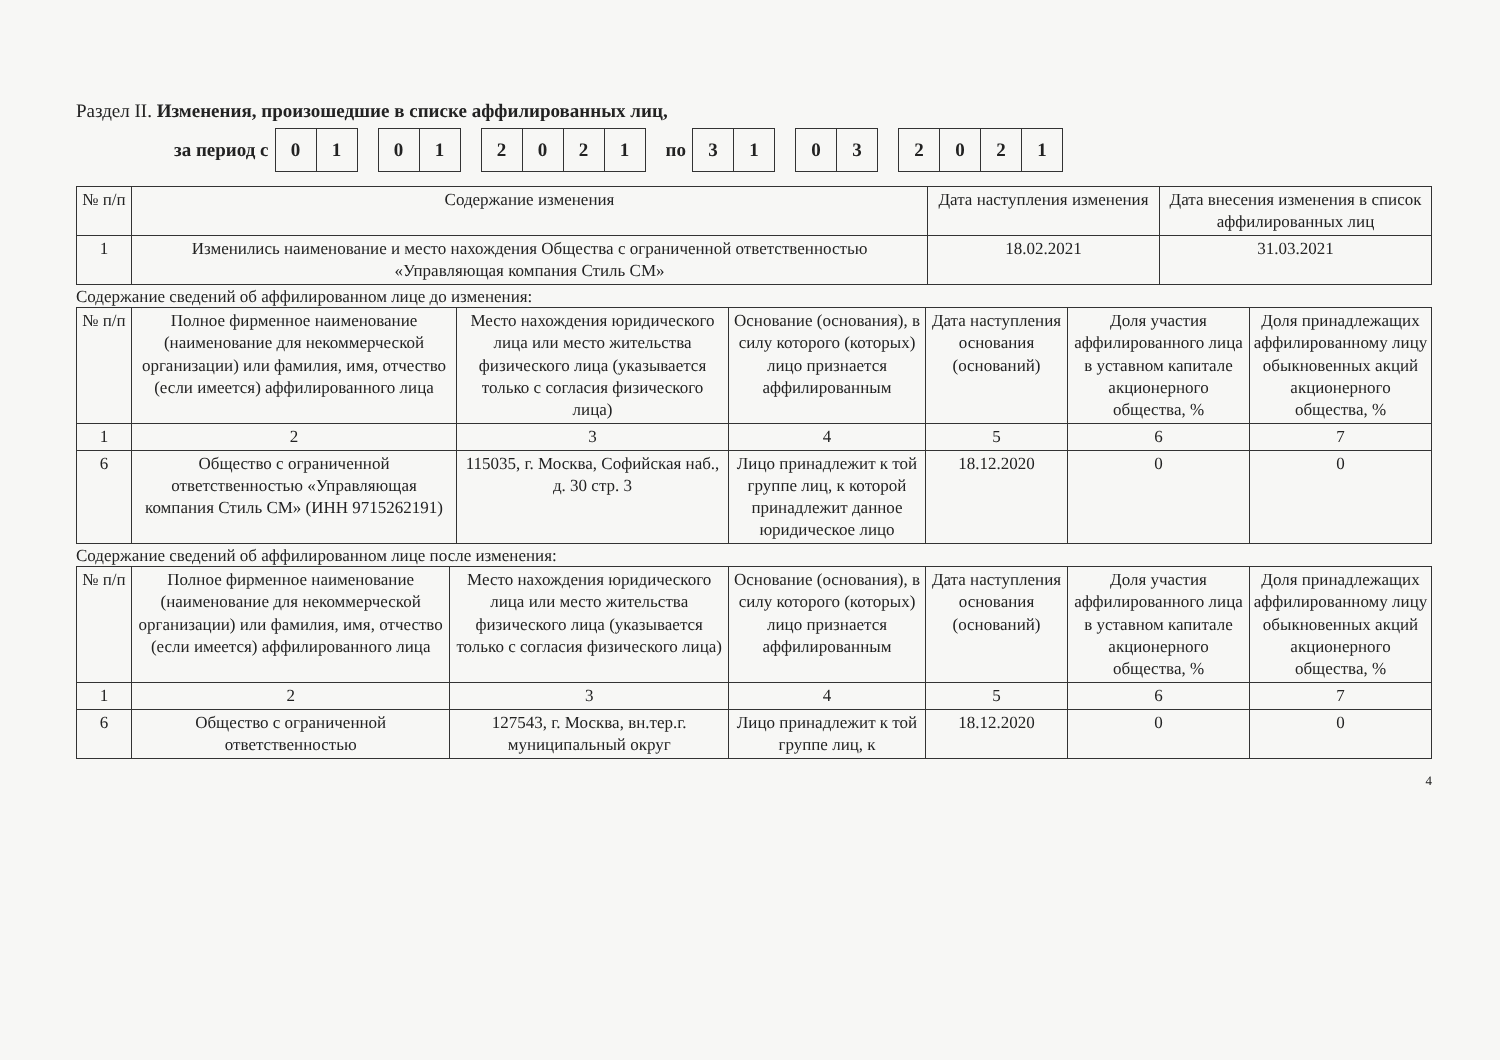Раздел II. Изменения, произошедшие в списке аффилированных лиц,
за период с 01 01 2021 по 31 03 2021
| № п/п | Содержание изменения | Дата наступления изменения | Дата внесения изменения в список аффилированных лиц |
| --- | --- | --- | --- |
| 1 | Изменились наименование и место нахождения Общества с ограниченной ответственностью «Управляющая компания Стиль СМ» | 18.02.2021 | 31.03.2021 |
Содержание сведений об аффилированном лице до изменения:
| № п/п | Полное фирменное наименование (наименование для некоммерческой организации) или фамилия, имя, отчество (если имеется) аффилированного лица | Место нахождения юридического лица или место жительства физического лица (указывается только с согласия физического лица) | Основание (основания), в силу которого (которых) лицо признается аффилированным | Дата наступления основания (оснований) | Доля участия аффилированного лица в уставном капитале акционерного общества, % | Доля принадлежащих аффилированному лицу обыкновенных акций акционерного общества, % |
| --- | --- | --- | --- | --- | --- | --- |
| 1 | 2 | 3 | 4 | 5 | 6 | 7 |
| 6 | Общество с ограниченной ответственностью «Управляющая компания Стиль СМ» (ИНН 9715262191) | 115035, г. Москва, Софийская наб., д. 30 стр. 3 | Лицо принадлежит к той группе лиц, к которой принадлежит данное юридическое лицо | 18.12.2020 | 0 | 0 |
Содержание сведений об аффилированном лице после изменения:
| № п/п | Полное фирменное наименование (наименование для некоммерческой организации) или фамилия, имя, отчество (если имеется) аффилированного лица | Место нахождения юридического лица или место жительства физического лица (указывается только с согласия физического лица) | Основание (основания), в силу которого (которых) лицо признается аффилированным | Дата наступления основания (оснований) | Доля участия аффилированного лица в уставном капитале акционерного общества, % | Доля принадлежащих аффилированному лицу обыкновенных акций акционерного общества, % |
| --- | --- | --- | --- | --- | --- | --- |
| 1 | 2 | 3 | 4 | 5 | 6 | 7 |
| 6 | Общество с ограниченной ответственностью | 127543, г. Москва, вн.тер.г. муниципальный округ | Лицо принадлежит к той группе лиц, к | 18.12.2020 | 0 | 0 |
4